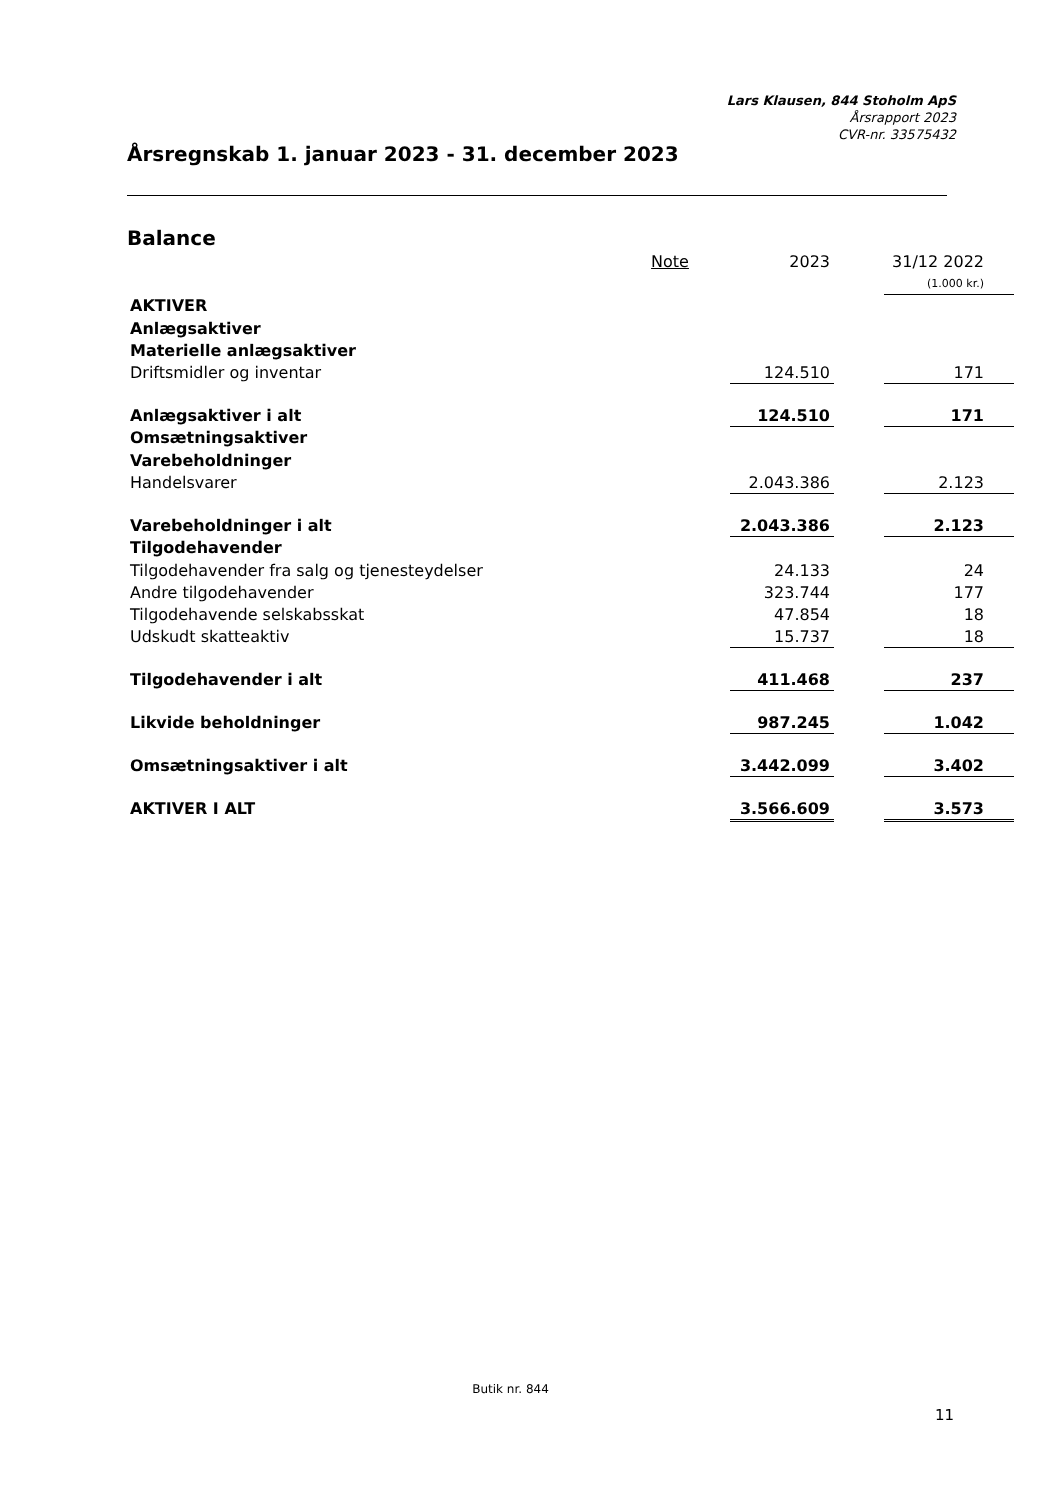Lars Klausen, 844 Stoholm ApS
Årsrapport 2023
CVR-nr. 33575432
Årsregnskab 1. januar 2023 - 31. december 2023
Balance
| | Note | 2023 | | 31/12 2022 |
| --- | --- | --- | --- | --- |
| | | | | (1.000 kr.) |
| AKTIVER | | | | |
| Anlægsaktiver | | | | |
| Materielle anlægsaktiver | | | | |
| Driftsmidler og inventar | | 124.510 | | 171 |
| Anlægsaktiver i alt | | 124.510 | | 171 |
| Omsætningsaktiver | | | | |
| Varebeholdninger | | | | |
| Handelsvarer | | 2.043.386 | | 2.123 |
| Varebeholdninger i alt | | 2.043.386 | | 2.123 |
| Tilgodehavender | | | | |
| Tilgodehavender fra salg og tjenesteydelser | | 24.133 | | 24 |
| Andre tilgodehavender | | 323.744 | | 177 |
| Tilgodehavende selskabsskat | | 47.854 | | 18 |
| Udskudt skatteaktiv | | 15.737 | | 18 |
| Tilgodehavender i alt | | 411.468 | | 237 |
| Likvide beholdninger | | 987.245 | | 1.042 |
| Omsætningsaktiver i alt | | 3.442.099 | | 3.402 |
| AKTIVER I ALT | | 3.566.609 | | 3.573 |
Butik nr. 844
11